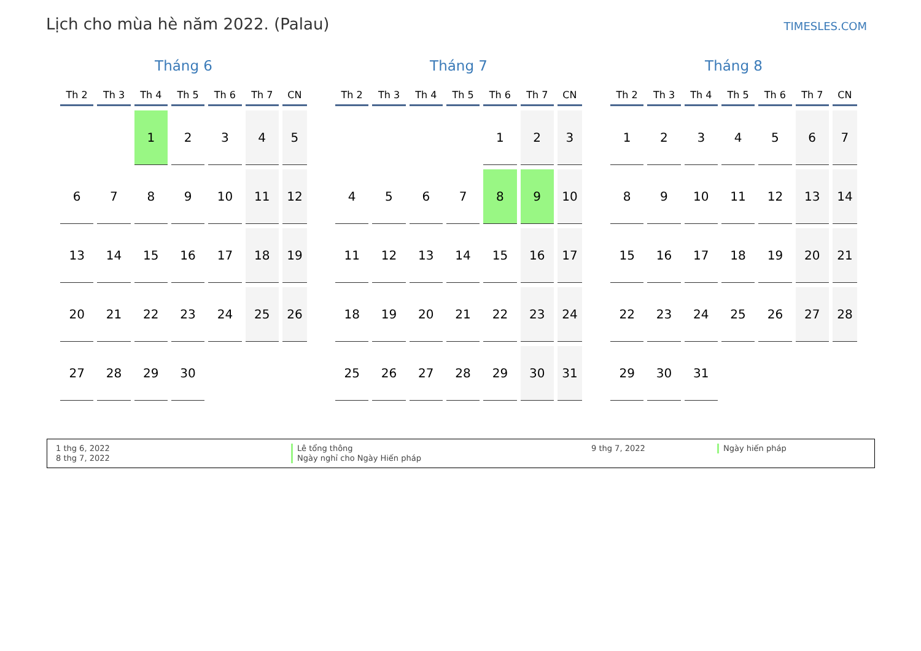Lịch cho mùa hè năm 2022. (Palau)
TIMESLES.COM
Tháng 6
| Th 2 | Th 3 | Th 4 | Th 5 | Th 6 | Th 7 | CN |
| --- | --- | --- | --- | --- | --- | --- |
| | | 1 | 2 | 3 | 4 | 5 |
| 6 | 7 | 8 | 9 | 10 | 11 | 12 |
| 13 | 14 | 15 | 16 | 17 | 18 | 19 |
| 20 | 21 | 22 | 23 | 24 | 25 | 26 |
| 27 | 28 | 29 | 30 | | | |
Tháng 7
| Th 2 | Th 3 | Th 4 | Th 5 | Th 6 | Th 7 | CN |
| --- | --- | --- | --- | --- | --- | --- |
| | | | | 1 | 2 | 3 |
| 4 | 5 | 6 | 7 | 8 | 9 | 10 |
| 11 | 12 | 13 | 14 | 15 | 16 | 17 |
| 18 | 19 | 20 | 21 | 22 | 23 | 24 |
| 25 | 26 | 27 | 28 | 29 | 30 | 31 |
Tháng 8
| Th 2 | Th 3 | Th 4 | Th 5 | Th 6 | Th 7 | CN |
| --- | --- | --- | --- | --- | --- | --- |
| 1 | 2 | 3 | 4 | 5 | 6 | 7 |
| 8 | 9 | 10 | 11 | 12 | 13 | 14 |
| 15 | 16 | 17 | 18 | 19 | 20 | 21 |
| 22 | 23 | 24 | 25 | 26 | 27 | 28 |
| 29 | 30 | 31 | | | | |
1 thg 6, 2022
8 thg 7, 2022
Lê tổng thông
Ngày nghỉ cho Ngày Hiến pháp
9 thg 7, 2022
Ngày hiến pháp